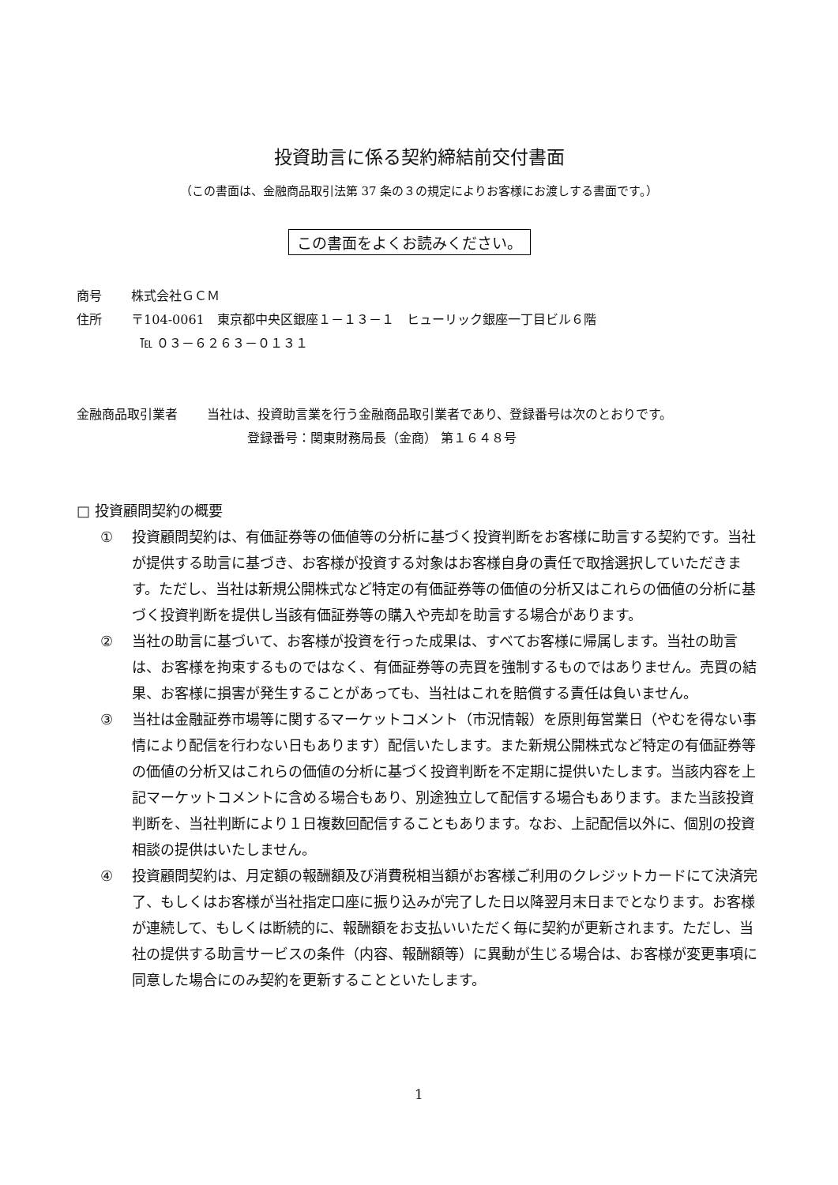投資助言に係る契約締結前交付書面
（この書面は、金融商品取引法第 37 条の３の規定によりお客様にお渡しする書面です。）
この書面をよくお読みください。
商号　　 株式会社ＧＣＭ
住所　　 〒104-0061　東京都中央区銀座１－１３－１　ヒューリック銀座一丁目ビル６階
　　　　　℡ ０３－６２６３－０１３１
金融商品取引業者　　 当社は、投資助言業を行う金融商品取引業者であり、登録番号は次のとおりです。
登録番号：関東財務局長（金商） 第１６４８号
□ 投資顧問契約の概要
① 投資顧問契約は、有価証券等の価値等の分析に基づく投資判断をお客様に助言する契約です。当社が提供する助言に基づき、お客様が投資する対象はお客様自身の責任で取捨選択していただきます。ただし、当社は新規公開株式など特定の有価証券等の価値の分析又はこれらの価値の分析に基づく投資判断を提供し当該有価証券等の購入や売却を助言する場合があります。
② 当社の助言に基づいて、お客様が投資を行った成果は、すべてお客様に帰属します。当社の助言は、お客様を拘束するものではなく、有価証券等の売買を強制するものではありません。売買の結果、お客様に損害が発生することがあっても、当社はこれを賠償する責任は負いません。
③ 当社は金融証券市場等に関するマーケットコメント（市況情報）を原則毎営業日（やむを得ない事情により配信を行わない日もあります）配信いたします。また新規公開株式など特定の有価証券等の価値の分析又はこれらの価値の分析に基づく投資判断を不定期に提供いたします。当該内容を上記マーケットコメントに含める場合もあり、別途独立して配信する場合もあります。また当該投資判断を、当社判断により１日複数回配信することもあります。なお、上記配信以外に、個別の投資相談の提供はいたしません。
④ 投資顧問契約は、月定額の報酬額及び消費税相当額がお客様ご利用のクレジットカードにて決済完了、もしくはお客様が当社指定口座に振り込みが完了した日以降翌月末日までとなります。お客様が連続して、もしくは断続的に、報酬額をお支払いいただく毎に契約が更新されます。ただし、当社の提供する助言サービスの条件（内容、報酬額等）に異動が生じる場合は、お客様が変更事項に同意した場合にのみ契約を更新することといたします。
1